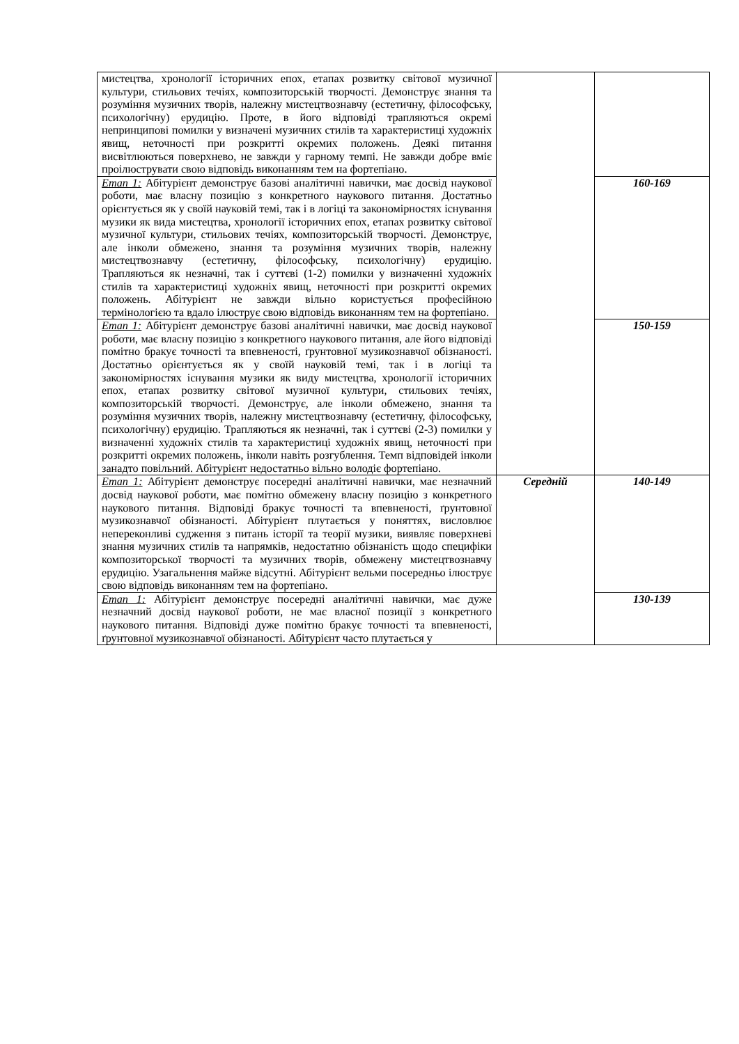| мистецтва, хронології історичних епох, етапах розвитку світової музичної культури, стильових течіях, композиторській творчості. Демонструє знання та розуміння музичних творів, належну мистецтвознавчу (естетичну, філософську, психологічну) ерудицію. Проте, в його відповіді трапляються окремі непринципові помилки у визначені музичних стилів та характеристиці художніх явищ, неточності при розкритті окремих положень. Деякі питання висвітлюються поверхнево, не завжди у гарному темпі. Не завжди добре вміє проілюструвати свою відповідь виконанням тем на фортепіано. | | |
| Етап 1: Абітурієнт демонструє базові аналітичні навички, має досвід наукової роботи, має власну позицію з конкретного наукового питання. Достатньо орієнтується як у своїй науковій темі, так і в логіці та закономірностях існування музики як вида мистецтва, хронології історичних епох, етапах розвитку світової музичної культури, стильових течіях, композиторській творчості. Демонструє, але інколи обмежено, знання та розуміння музичних творів, належну мистецтвознавчу (естетичну, філософську, психологічну) ерудицію. Трапляються як незначні, так і суттєві (1-2) помилки у визначенні художніх стилів та характеристиці художніх явищ, неточності при розкритті окремих положень. Абітурієнт не завжди вільно користується професійною термінологією та вдало ілюструє свою відповідь виконанням тем на фортепіано. | | 160-169 |
| Етап 1: Абітурієнт демонструє базові аналітичні навички, має досвід наукової роботи, має власну позицію з конкретного наукового питання, але його відповіді помітно бракує точності та впевненості, ґрунтовної музикознавчої обізнаності. Достатньо орієнтується як у своїй науковій темі, так і в логіці та закономірностях існування музики як виду мистецтва, хронології історичних епох, етапах розвитку світової музичної культури, стильових течіях, композиторській творчості. Демонструє, але інколи обмежено, знання та розуміння музичних творів, належну мистецтвознавчу (естетичну, філософську, психологічну) ерудицію. Трапляються як незначні, так і суттєві (2-3) помилки у визначенні художніх стилів та характеристиці художніх явищ, неточності при розкритті окремих положень, інколи навіть розгублення. Темп відповідей інколи занадто повільний. Абітурієнт недостатньо вільно володіє фортепіано. | | 150-159 |
| Етап 1: Абітурієнт демонструє посередні аналітичні навички, має незначний досвід наукової роботи, має помітно обмежену власну позицію з конкретного наукового питання. Відповіді бракує точності та впевненості, ґрунтовної музикознавчої обізнаності. Абітурієнт плутається у поняттях, висловлює непереконливі судження з питань історії та теорії музики, виявляє поверхневі знання музичних стилів та напрямків, недостатню обізнаність щодо специфіки композиторської творчості та музичних творів, обмежену мистецтвознавчу ерудицію. Узагальнення майже відсутні. Абітурієнт вельми посередньо ілюструє свою відповідь виконанням тем на фортепіано. | Середній | 140-149 |
| Етап 1: Абітурієнт демонструє посередні аналітичні навички, має дуже незначний досвід наукової роботи, не має власної позиції з конкретного наукового питання. Відповіді дуже помітно бракує точності та впевненості, ґрунтовної музикознавчої обізнаності. Абітурієнт часто плутається у | | 130-139 |